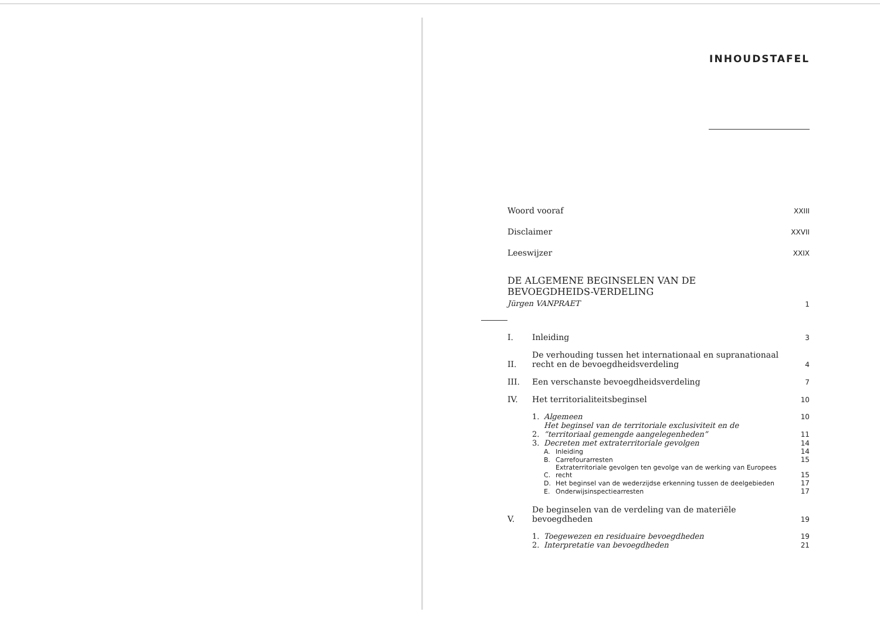INHOUDSTAFEL
Woord vooraf XXIII
Disclaimer XXVII
Leeswijzer XXIX
DE ALGEMENE BEGINSELEN VAN DE BEVOEGDHEIDS-VERDELING
Jürgen VANPRAET 1
I. Inleiding 3
II. De verhouding tussen het internationaal en supranationaal recht en de bevoegdheidsverdeling 4
III. Een verschanste bevoegdheidsverdeling 7
IV. Het territorialiteitsbeginsel 10
1. Algemeen 10
2. Het beginsel van de territoriale exclusiviteit en de “territoriaal gemengde aangelegenheden” 11
3. Decreten met extraterritoriale gevolgen 14
A. Inleiding 14
B. Carrefourarresten 15
C. Extraterritoriale gevolgen ten gevolge van de werking van Europees recht 15
D. Het beginsel van de wederzijdse erkenning tussen de deelgebieden 17
E. Onderwijsinspectiearresten 17
V. De beginselen van de verdeling van de materiële bevoegdheden 19
1. Toegewezen en residuaire bevoegdheden 19
2. Interpretatie van bevoegdheden 21